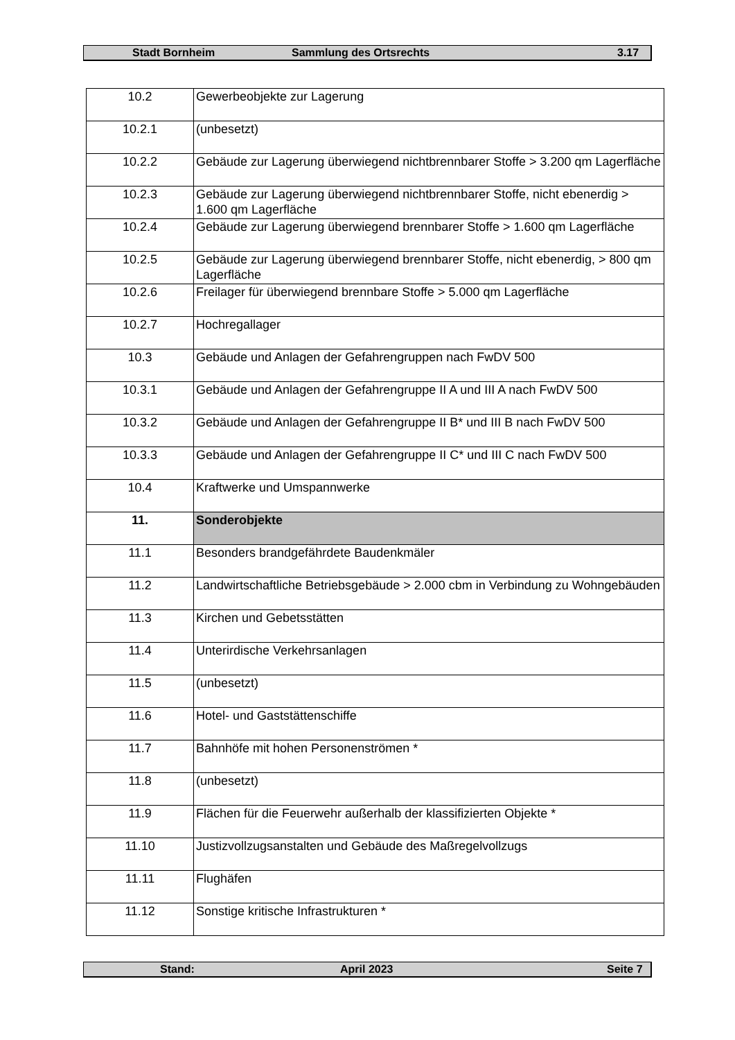Stadt Bornheim Sammlung des Ortsrechts 3.17
| 10.2 | Gewerbeobjekte zur Lagerung |
| 10.2.1 | (unbesetzt) |
| 10.2.2 | Gebäude zur Lagerung überwiegend nichtbrennbarer Stoffe > 3.200 qm Lagerfläche |
| 10.2.3 | Gebäude zur Lagerung überwiegend nichtbrennbarer Stoffe, nicht ebenerdig > 1.600 qm Lagerfläche |
| 10.2.4 | Gebäude zur Lagerung überwiegend brennbarer Stoffe > 1.600 qm Lagerfläche |
| 10.2.5 | Gebäude zur Lagerung überwiegend brennbarer Stoffe, nicht ebenerdig, > 800 qm Lagerfläche |
| 10.2.6 | Freilager für überwiegend brennbare Stoffe > 5.000 qm Lagerfläche |
| 10.2.7 | Hochregallager |
| 10.3 | Gebäude und Anlagen der Gefahrengruppen nach FwDV 500 |
| 10.3.1 | Gebäude und Anlagen der Gefahrengruppe II A und III A nach FwDV 500 |
| 10.3.2 | Gebäude und Anlagen der Gefahrengruppe II B* und III B nach FwDV 500 |
| 10.3.3 | Gebäude und Anlagen der Gefahrengruppe II C* und III C nach FwDV 500 |
| 10.4 | Kraftwerke und Umspannwerke |
| 11. | Sonderobjekte |
| 11.1 | Besonders brandgefährdete Baudenkmäler |
| 11.2 | Landwirtschaftliche Betriebsgebäude > 2.000 cbm in Verbindung zu Wohngebäuden |
| 11.3 | Kirchen und Gebetsstätten |
| 11.4 | Unterirdische Verkehrsanlagen |
| 11.5 | (unbesetzt) |
| 11.6 | Hotel- und Gaststättenschiffe |
| 11.7 | Bahnhöfe mit hohen Personenströmen * |
| 11.8 | (unbesetzt) |
| 11.9 | Flächen für die Feuerwehr außerhalb der klassifizierten Objekte * |
| 11.10 | Justizvollzugsanstalten und Gebäude des Maßregelvollzugs |
| 11.11 | Flughäfen |
| 11.12 | Sonstige kritische Infrastrukturen * |
Stand: April 2023 Seite 7